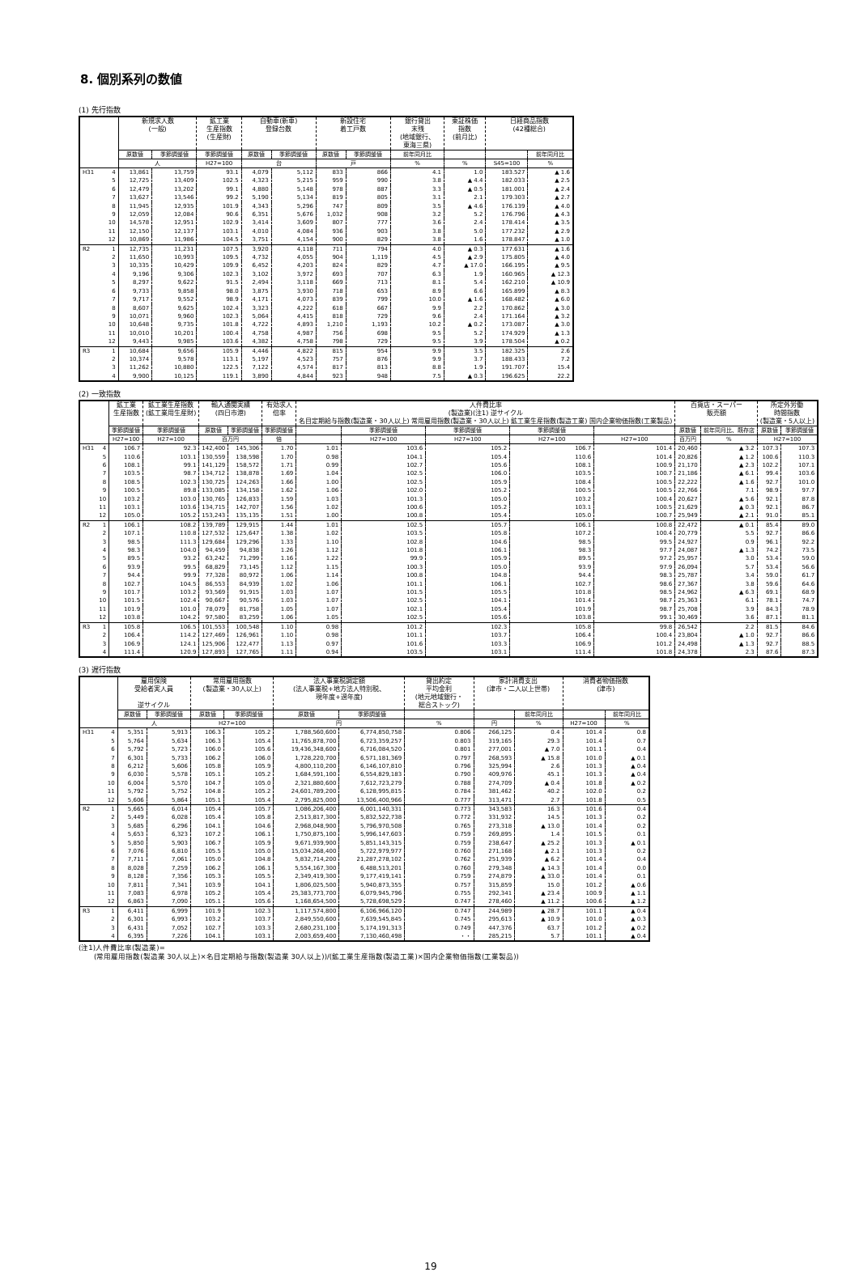8. 個別系列の数値
(1) 先行指数
| | | 新規求人数 (一般) | | 鉱工業 生産指数 (生産財) | 自動車(新車) 登録台数 | | 新設住宅 着工戸数 | | 銀行貸出 末残 (地域銀行、 東海三県) | 東証株価 指数 (前月比) | 日経商品指数 (42種総合) | |
| --- | --- | --- | --- | --- | --- | --- | --- | --- | --- | --- | --- | --- |
| | | 原数値 | 季節調整値 | 季節調整値 | 原数値 | 季節調整値 | 原数値 | 季節調整値 | 前年同月比 | | | 前年同月比 |
| | | 人 | | H27=100 | 台 | | 戸 | | % | % | S45=100 | % |
| H31 | 4 | 13,861 | 13,759 | 93.1 | 4,079 | 5,112 | 833 | 866 | 4.1 | 1.0 | 183.527 | ▲ 1.6 |
| | 5 | 12,725 | 13,409 | 102.5 | 4,323 | 5,215 | 959 | 990 | 3.8 | ▲ 4.4 | 182.033 | ▲ 2.5 |
| | 6 | 12,479 | 13,202 | 99.1 | 4,880 | 5,148 | 978 | 887 | 3.3 | ▲ 0.5 | 181.001 | ▲ 2.4 |
| | 7 | 13,627 | 13,546 | 99.2 | 5,190 | 5,134 | 819 | 805 | 3.1 | 2.1 | 179.303 | ▲ 2.7 |
| | 8 | 11,945 | 12,935 | 101.9 | 4,343 | 5,296 | 747 | 809 | 3.5 | ▲ 4.6 | 176.139 | ▲ 4.0 |
| | 9 | 12,059 | 12,084 | 90.6 | 6,351 | 5,676 | 1,032 | 908 | 3.2 | 5.2 | 176.796 | ▲ 4.3 |
| | 10 | 14,578 | 12,951 | 102.9 | 3,414 | 3,609 | 807 | 777 | 3.6 | 2.4 | 178.414 | ▲ 3.5 |
| | 11 | 12,150 | 12,137 | 103.1 | 4,010 | 4,084 | 936 | 903 | 3.8 | 5.0 | 177.232 | ▲ 2.9 |
| | 12 | 10,869 | 11,986 | 104.5 | 3,751 | 4,154 | 900 | 829 | 3.8 | 1.6 | 178.847 | ▲ 1.0 |
| R2 | 1 | 12,735 | 11,231 | 107.5 | 3,920 | 4,118 | 711 | 794 | 4.0 | ▲ 0.3 | 177.631 | ▲ 1.6 |
| | 2 | 11,650 | 10,993 | 109.5 | 4,732 | 4,055 | 904 | 1,119 | 4.5 | ▲ 2.9 | 175.805 | ▲ 4.0 |
| | 3 | 10,335 | 10,429 | 109.9 | 6,452 | 4,203 | 824 | 829 | 4.7 | ▲ 17.0 | 166.195 | ▲ 9.5 |
| | 4 | 9,196 | 9,306 | 102.3 | 3,102 | 3,972 | 693 | 707 | 6.3 | 1.9 | 160.965 | ▲ 12.3 |
| | 5 | 8,297 | 9,622 | 91.5 | 2,494 | 3,118 | 669 | 713 | 8.1 | 5.4 | 162.210 | ▲ 10.9 |
| | 6 | 9,733 | 9,858 | 98.0 | 3,875 | 3,930 | 718 | 653 | 8.9 | 6.6 | 165.899 | ▲ 8.3 |
| | 7 | 9,717 | 9,552 | 98.9 | 4,171 | 4,073 | 839 | 799 | 10.0 | ▲ 1.6 | 168.482 | ▲ 6.0 |
| | 8 | 8,607 | 9,625 | 102.4 | 3,323 | 4,222 | 618 | 667 | 9.9 | 2.2 | 170.862 | ▲ 3.0 |
| | 9 | 10,071 | 9,960 | 102.3 | 5,064 | 4,415 | 818 | 729 | 9.6 | 2.4 | 171.164 | ▲ 3.2 |
| | 10 | 10,648 | 9,735 | 101.8 | 4,722 | 4,893 | 1,210 | 1,193 | 10.2 | ▲ 0.2 | 173.087 | ▲ 3.0 |
| | 11 | 10,010 | 10,201 | 100.4 | 4,758 | 4,987 | 756 | 698 | 9.5 | 5.2 | 174.929 | ▲ 1.3 |
| | 12 | 9,443 | 9,985 | 103.6 | 4,382 | 4,758 | 798 | 729 | 9.5 | 3.9 | 178.504 | ▲ 0.2 |
| R3 | 1 | 10,684 | 9,656 | 105.9 | 4,446 | 4,822 | 815 | 954 | 9.9 | 3.5 | 182.325 | 2.6 |
| | 2 | 10,374 | 9,578 | 113.1 | 5,197 | 4,523 | 757 | 876 | 9.9 | 3.7 | 188.433 | 7.2 |
| | 3 | 11,262 | 10,880 | 122.5 | 7,122 | 4,574 | 817 | 813 | 8.8 | 1.9 | 191.707 | 15.4 |
| | 4 | 9,900 | 10,125 | 119.1 | 3,890 | 4,844 | 923 | 948 | 7.5 | ▲ 0.3 | 196.625 | 22.2 |
(2) 一致指数
| | | 鉱工業 生産指数 | 鉱工業生産指数 (鉱工業用生産財) | 輸入通関実績 (四日市港) | | 有効求人 倍率 | 人件費比率 (製造業)(注1) 逆サイクル 名目定期給与指数(製造業・30人以上) 常用雇用指数(製造業・30人以上) 鉱工業生産指数(製造工業) 国内企業物価指数(工業製品) | | | | | 百貨店・スーパー 販売額 | | 所定外労働 時間指数 (製造業・5人以上) | |
| --- | --- | --- | --- | --- | --- | --- | --- | --- | --- | --- | --- | --- | --- | --- | --- |
| | | 季節調整値 | 季節調整値 | 原数値 | 季節調整値 | 季節調整値 | | 季節調整値 | 季節調整値 | 季節調整値 | | 原数値 | 前年同月比、既存店 | 原数値 | 季節調整値 |
| | | H27=100 | H27=100 | 百万円 | | 倍 | | H27=100 | H27=100 | H27=100 | H27=100 | 百万円 | % | H27=100 | |
| H31 | 4 | 106.7 | 92.3 | 142,400 | 145,306 | 1.70 | 1.01 | 103.6 | 105.2 | 106.7 | 101.4 | 20,460 | ▲ 3.2 | 107.3 | 107.3 |
| | 5 | 110.6 | 103.1 | 130,559 | 138,598 | 1.70 | 0.98 | 104.1 | 105.4 | 110.6 | 101.4 | 20,826 | ▲ 1.2 | 100.6 | 110.3 |
| | 6 | 108.1 | 99.1 | 141,129 | 158,572 | 1.71 | 0.99 | 102.7 | 105.6 | 108.1 | 100.9 | 21,170 | ▲ 2.3 | 102.2 | 107.1 |
| | 7 | 103.5 | 98.7 | 134,712 | 138,878 | 1.69 | 1.04 | 102.5 | 106.0 | 103.5 | 100.7 | 21,186 | ▲ 6.1 | 99.4 | 103.6 |
| | 8 | 108.5 | 102.3 | 130,725 | 124,263 | 1.66 | 1.00 | 102.5 | 105.9 | 108.4 | 100.5 | 22,222 | ▲ 1.6 | 92.7 | 101.0 |
| | 9 | 100.5 | 89.8 | 133,085 | 134,158 | 1.62 | 1.06 | 102.0 | 105.2 | 100.5 | 100.5 | 22,766 | 7.1 | 98.9 | 97.7 |
| | 10 | 103.2 | 103.0 | 130,765 | 126,833 | 1.59 | 1.03 | 101.3 | 105.0 | 103.2 | 100.4 | 20,627 | ▲ 5.6 | 92.1 | 87.8 |
| | 11 | 103.1 | 103.6 | 134,715 | 142,707 | 1.56 | 1.02 | 100.6 | 105.2 | 103.1 | 100.5 | 21,629 | ▲ 0.3 | 92.1 | 86.7 |
| | 12 | 105.0 | 105.2 | 153,243 | 135,135 | 1.51 | 1.00 | 100.8 | 105.4 | 105.0 | 100.7 | 25,949 | ▲ 2.1 | 91.0 | 85.1 |
| R2 | 1 | 106.1 | 108.2 | 139,789 | 129,915 | 1.44 | 1.01 | 102.5 | 105.7 | 106.1 | 100.8 | 22,472 | ▲ 0.1 | 85.4 | 89.0 |
| | 2 | 107.1 | 110.8 | 127,532 | 125,647 | 1.38 | 1.02 | 103.5 | 105.8 | 107.2 | 100.4 | 20,779 | 5.5 | 92.7 | 86.6 |
| | 3 | 98.5 | 111.3 | 129,684 | 129,296 | 1.33 | 1.10 | 102.8 | 104.6 | 98.5 | 99.5 | 24,927 | 0.9 | 96.1 | 92.2 |
| | 4 | 98.3 | 104.0 | 94,459 | 94,838 | 1.26 | 1.12 | 101.8 | 106.1 | 98.3 | 97.7 | 24,087 | ▲ 1.3 | 74.2 | 73.5 |
| | 5 | 89.5 | 93.2 | 63,242 | 71,299 | 1.16 | 1.22 | 99.9 | 105.9 | 89.5 | 97.2 | 25,957 | 3.0 | 53.4 | 59.0 |
| | 6 | 93.9 | 99.5 | 68,829 | 73,145 | 1.12 | 1.15 | 100.3 | 105.0 | 93.9 | 97.9 | 26,094 | 5.7 | 53.4 | 56.6 |
| | 7 | 94.4 | 99.9 | 77,328 | 80,972 | 1.06 | 1.14 | 100.8 | 104.8 | 94.4 | 98.3 | 25,787 | 3.4 | 59.0 | 61.7 |
| | 8 | 102.7 | 104.5 | 86,553 | 84,939 | 1.02 | 1.06 | 101.1 | 106.1 | 102.7 | 98.6 | 27,367 | 3.8 | 59.6 | 64.6 |
| | 9 | 101.7 | 103.2 | 93,569 | 91,915 | 1.03 | 1.07 | 101.5 | 105.5 | 101.8 | 98.5 | 24,962 | ▲ 6.3 | 69.1 | 68.9 |
| | 10 | 101.5 | 102.4 | 90,667 | 90,576 | 1.03 | 1.07 | 102.5 | 104.1 | 101.4 | 98.7 | 25,363 | 6.1 | 78.1 | 74.7 |
| | 11 | 101.9 | 101.0 | 78,079 | 81,758 | 1.05 | 1.07 | 102.1 | 105.4 | 101.9 | 98.7 | 25,708 | 3.9 | 84.3 | 78.9 |
| | 12 | 103.8 | 104.2 | 97,580 | 83,259 | 1.06 | 1.05 | 102.5 | 105.6 | 103.8 | 99.1 | 30,469 | 3.6 | 87.1 | 81.1 |
| R3 | 1 | 105.8 | 106.5 | 101,553 | 100,548 | 1.10 | 0.98 | 101.2 | 102.3 | 105.8 | 99.8 | 26,542 | 2.2 | 81.5 | 84.6 |
| | 2 | 106.4 | 114.2 | 127,469 | 126,961 | 1.10 | 0.98 | 101.1 | 103.7 | 106.4 | 100.4 | 23,804 | ▲ 1.0 | 92.7 | 86.6 |
| | 3 | 106.9 | 124.1 | 125,906 | 122,477 | 1.13 | 0.97 | 101.6 | 103.3 | 106.9 | 101.2 | 24,498 | ▲ 1.3 | 92.7 | 88.5 |
| | 4 | 111.4 | 120.9 | 127,893 | 127,765 | 1.11 | 0.94 | 103.5 | 103.1 | 111.4 | 101.8 | 24,378 | 2.3 | 87.6 | 87.3 |
(3) 遅行指数
| | | 雇用保険 受給者実人員 逆サイクル | | 常用雇用指数 (製造業・30人以上) | | 法人事業税調定額 (法人事業税+地方法人特別税、 現年度+過年度) | | 貸出約定 平均金利 (地元地域銀行・ 総合ストック) | 家計消費支出 (津市・二人以上世帯) | | 消費者物価指数 (津市) | |
| --- | --- | --- | --- | --- | --- | --- | --- | --- | --- | --- | --- | --- |
| | | 原数値 | 季節調整値 | 原数値 | 季節調整値 | 原数値 | 季節調整値 | | | 前年同月比 | | 前年同月比 |
| | | 人 | | H27=100 | | 円 | | % | 円 | % | H27=100 | % |
| H31 | 4 | 5,351 | 5,913 | 106.3 | 105.2 | 1,788,560,600 | 6,774,850,758 | 0.806 | 266,125 | 0.4 | 101.4 | 0.8 |
| | 5 | 5,764 | 5,634 | 106.3 | 105.4 | 11,765,878,700 | 6,723,359,257 | 0.803 | 319,165 | 29.3 | 101.4 | 0.7 |
| | 6 | 5,792 | 5,723 | 106.0 | 105.6 | 19,436,348,600 | 6,716,084,520 | 0.801 | 277,001 | ▲ 7.0 | 101.1 | 0.4 |
| | 7 | 6,301 | 5,733 | 106.2 | 106.0 | 1,728,220,700 | 6,571,181,369 | 0.797 | 268,593 | ▲ 15.8 | 101.0 | ▲ 0.1 |
| | 8 | 6,212 | 5,606 | 105.8 | 105.9 | 4,800,110,200 | 6,146,107,810 | 0.796 | 325,994 | 2.6 | 101.3 | ▲ 0.4 |
| | 9 | 6,030 | 5,578 | 105.1 | 105.2 | 1,684,591,100 | 6,554,829,183 | 0.790 | 409,976 | 45.1 | 101.3 | ▲ 0.4 |
| | 10 | 6,004 | 5,570 | 104.7 | 105.0 | 2,321,880,600 | 7,612,723,279 | 0.788 | 274,709 | ▲ 0.4 | 101.8 | ▲ 0.2 |
| | 11 | 5,792 | 5,752 | 104.8 | 105.2 | 24,601,789,200 | 6,128,995,815 | 0.784 | 381,462 | 40.2 | 102.0 | 0.2 |
| | 12 | 5,606 | 5,864 | 105.1 | 105.4 | 2,795,825,000 | 13,506,400,966 | 0.777 | 313,471 | 2.7 | 101.8 | 0.5 |
| R2 | 1 | 5,665 | 6,014 | 105.4 | 105.7 | 1,086,206,400 | 6,001,140,331 | 0.773 | 343,583 | 16.3 | 101.6 | 0.4 |
| | 2 | 5,449 | 6,028 | 105.4 | 105.8 | 2,513,817,300 | 5,832,522,738 | 0.772 | 331,932 | 14.5 | 101.3 | 0.2 |
| | 3 | 5,685 | 6,296 | 104.1 | 104.6 | 2,968,048,900 | 5,796,970,508 | 0.765 | 273,318 | ▲ 13.0 | 101.4 | 0.2 |
| | 4 | 5,653 | 6,323 | 107.2 | 106.1 | 1,750,875,100 | 5,996,147,603 | 0.759 | 269,895 | 1.4 | 101.5 | 0.1 |
| | 5 | 5,850 | 5,903 | 106.7 | 105.9 | 9,671,939,900 | 5,851,143,315 | 0.759 | 238,647 | ▲ 25.2 | 101.3 | ▲ 0.1 |
| | 6 | 7,076 | 6,810 | 105.5 | 105.0 | 15,034,268,400 | 5,722,979,977 | 0.760 | 271,168 | ▲ 2.1 | 101.3 | 0.2 |
| | 7 | 7,711 | 7,061 | 105.0 | 104.8 | 5,832,714,200 | 21,287,278,102 | 0.762 | 251,939 | ▲ 6.2 | 101.4 | 0.4 |
| | 8 | 8,028 | 7,259 | 106.2 | 106.1 | 5,554,167,300 | 6,488,513,201 | 0.760 | 279,348 | ▲ 14.3 | 101.4 | 0.0 |
| | 9 | 8,128 | 7,356 | 105.3 | 105.5 | 2,349,419,300 | 9,177,419,141 | 0.759 | 274,879 | ▲ 33.0 | 101.4 | 0.1 |
| | 10 | 7,811 | 7,341 | 103.9 | 104.1 | 1,806,025,500 | 5,940,873,355 | 0.757 | 315,859 | 15.0 | 101.2 | ▲ 0.6 |
| | 11 | 7,083 | 6,978 | 105.2 | 105.4 | 25,383,773,700 | 6,079,945,796 | 0.755 | 292,341 | ▲ 23.4 | 100.9 | ▲ 1.1 |
| | 12 | 6,863 | 7,090 | 105.1 | 105.6 | 1,168,654,500 | 5,728,698,529 | 0.747 | 278,460 | ▲ 11.2 | 100.6 | ▲ 1.2 |
| R3 | 1 | 6,411 | 6,999 | 101.9 | 102.3 | 1,117,574,800 | 6,106,966,120 | 0.747 | 244,989 | ▲ 28.7 | 101.1 | ▲ 0.4 |
| | 2 | 6,301 | 6,993 | 103.2 | 103.7 | 2,849,550,600 | 7,639,545,845 | 0.745 | 295,613 | ▲ 10.9 | 101.0 | ▲ 0.3 |
| | 3 | 6,431 | 7,052 | 102.7 | 103.3 | 2,680,231,100 | 5,174,191,313 | 0.749 | 447,376 | 63.7 | 101.2 | ▲ 0.2 |
| | 4 | 6,395 | 7,226 | 104.1 | 103.1 | 2,003,659,400 | 7,130,460,498 | ・・ | 285,215 | 5.7 | 101.1 | ▲ 0.4 |
(注1)人件費比率(製造業)=
(常用雇用指数(製造業 30人以上)×名目定期給与指数(製造業 30人以上))/(鉱工業生産指数(製造工業)×国内企業物価指数(工業製品))
19